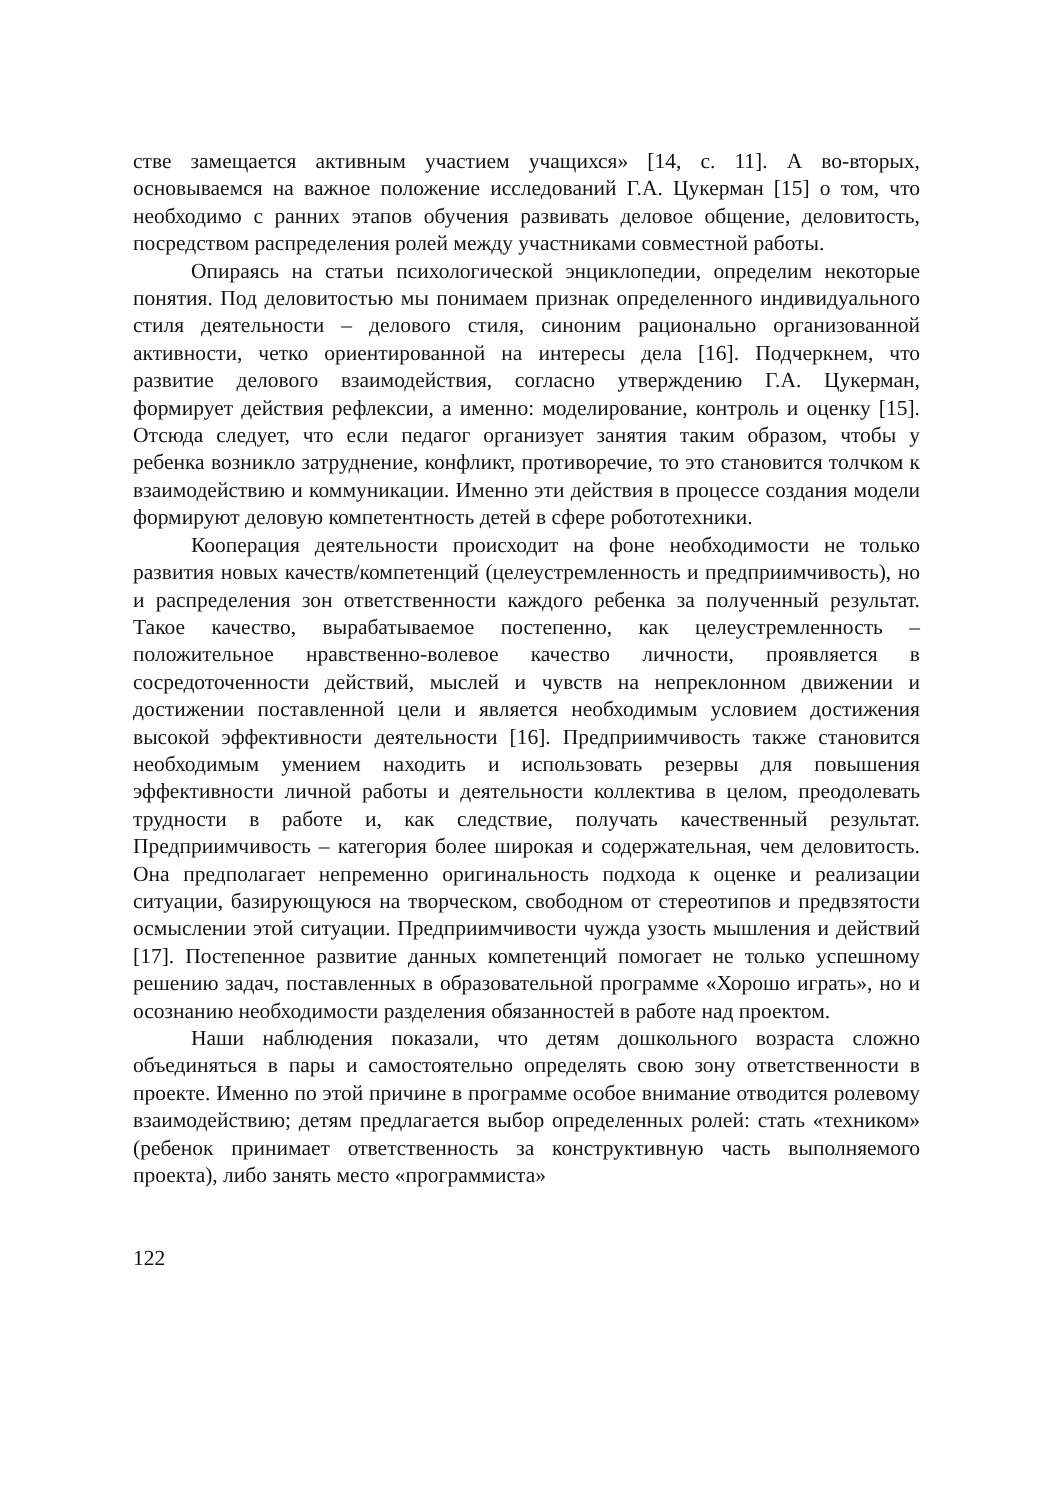стве замещается активным участием учащихся» [14, с. 11]. А во-вторых, основываемся на важное положение исследований Г.А. Цукерман [15] о том, что необходимо с ранних этапов обучения развивать деловое общение, деловитость, посредством распределения ролей между участниками совместной работы.
Опираясь на статьи психологической энциклопедии, определим некоторые понятия. Под деловитостью мы понимаем признак определенного индивидуального стиля деятельности – делового стиля, синоним рационально организованной активности, четко ориентированной на интересы дела [16]. Подчеркнем, что развитие делового взаимодействия, согласно утверждению Г.А. Цукерман, формирует действия рефлексии, а именно: моделирование, контроль и оценку [15]. Отсюда следует, что если педагог организует занятия таким образом, чтобы у ребенка возникло затруднение, конфликт, противоречие, то это становится толчком к взаимодействию и коммуникации. Именно эти действия в процессе создания модели формируют деловую компетентность детей в сфере робототехники.
Кооперация деятельности происходит на фоне необходимости не только развития новых качеств/компетенций (целеустремленность и предприимчивость), но и распределения зон ответственности каждого ребенка за полученный результат. Такое качество, вырабатываемое постепенно, как целеустремленность – положительное нравственно-волевое качество личности, проявляется в сосредоточенности действий, мыслей и чувств на непреклонном движении и достижении поставленной цели и является необходимым условием достижения высокой эффективности деятельности [16]. Предприимчивость также становится необходимым умением находить и использовать резервы для повышения эффективности личной работы и деятельности коллектива в целом, преодолевать трудности в работе и, как следствие, получать качественный результат. Предприимчивость – категория более широкая и содержательная, чем деловитость. Она предполагает непременно оригинальность подхода к оценке и реализации ситуации, базирующуюся на творческом, свободном от стереотипов и предвзятости осмыслении этой ситуации. Предприимчивости чужда узость мышления и действий [17]. Постепенное развитие данных компетенций помогает не только успешному решению задач, поставленных в образовательной программе «Хорошо играть», но и осознанию необходимости разделения обязанностей в работе над проектом.
Наши наблюдения показали, что детям дошкольного возраста сложно объединяться в пары и самостоятельно определять свою зону ответственности в проекте. Именно по этой причине в программе особое внимание отводится ролевому взаимодействию; детям предлагается выбор определенных ролей: стать «техником» (ребенок принимает ответственность за конструктивную часть выполняемого проекта), либо занять место «программиста»
122